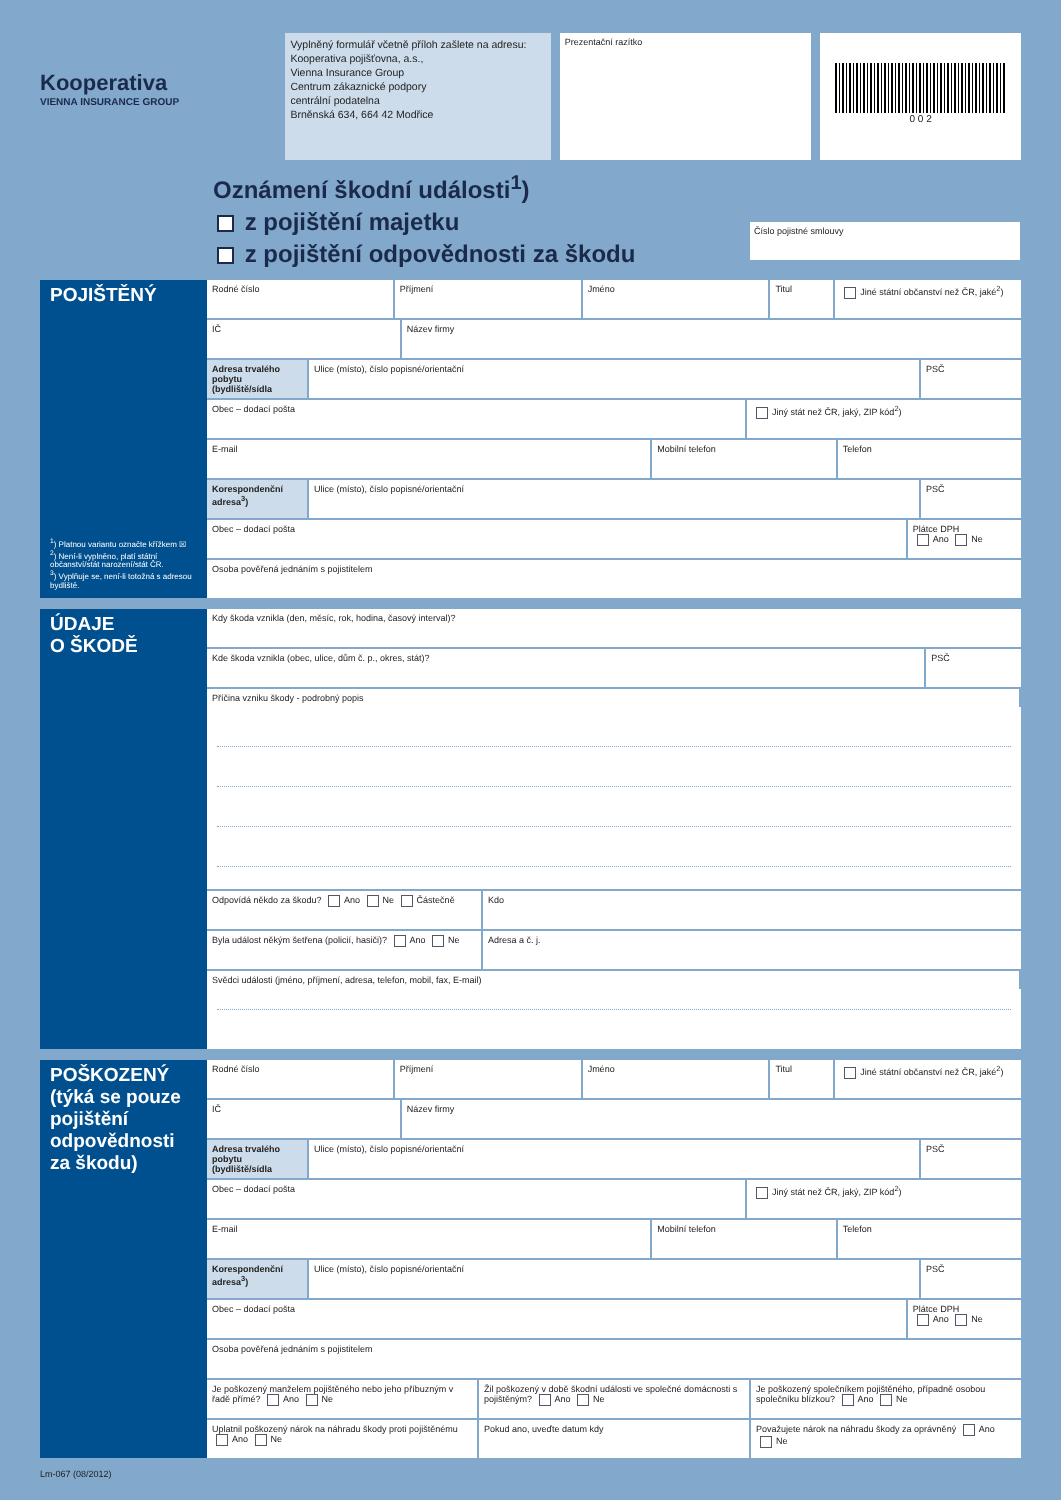Kooperativa
VIENNA INSURANCE GROUP
Vyplněný formulář včetně příloh zašlete na adresu:
Kooperativa pojišťovna, a.s.,
Vienna Insurance Group
Centrum zákaznické podpory
centrální podatelna
Brněnská 634, 664 42 Modřice
Prezentační razítko
0 0 2
Oznámení škodní události<sup>1</sup>)
z pojištění majetku
z pojištění odpovědnosti za škodu
Číslo pojistné smlouvy
POJIŠTĚNÝ
<sup>1</sup>) Platnou variantu označte křížkem ☒
<sup>2</sup>) Není-li vyplněno, platí státní občanství/stát narození/stát ČR.
<sup>3</sup>) Vyplňuje se, není-li totožná s adresou bydliště.
Rodné číslo Příjmení Jméno Titul Jiné státní občanství než ČR, jaké<sup>2</sup>)
IČ Název firmy
Adresa trvalého pobytu (bydliště/sídla
Ulice (místo), číslo popisné/orientační
PSČ
Obec – dodací pošta Jiný stát než ČR, jaký, ZIP kód<sup>2</sup>)
E-mail Mobilní telefon Telefon
Korespondenční adresa<sup>3</sup>) Ulice (místo), číslo popisné/orientační
PSČ
Obec – dodací pošta Plátce DPH
Ano Ne
Osoba pověřená jednáním s pojistitelem
ÚDAJE
O ŠKODĚ
Kdy škoda vznikla (den, měsíc, rok, hodina, časový interval)?
Kde škoda vznikla (obec, ulice, dům č. p., okres, stát)?
PSČ
Příčina vzniku škody - podrobný popis
Odpovídá někdo za škodu? Ano Ne Částečně
Kdo
Byla událost někým šetřena (policií, hasiči)? Ano Ne
Adresa a č. j.
Svědci události (jméno, příjmení, adresa, telefon, mobil, fax, E-mail)
POŠKOZENÝ
(týká se pouze pojištění odpovědnosti za škodu)
Rodné číslo Příjmení Jméno Titul Jiné státní občanství než ČR, jaké<sup>2</sup>)
IČ Název firmy
Adresa trvalého pobytu (bydliště/sídla
Ulice (místo), číslo popisné/orientační
PSČ
Obec – dodací pošta Jiný stát než ČR, jaký, ZIP kód<sup>2</sup>)
E-mail Mobilní telefon Telefon
Korespondenční adresa<sup>3</sup>) Ulice (místo), číslo popisné/orientační
PSČ
Obec – dodací pošta Plátce DPH
Ano Ne
Osoba pověřená jednáním s pojistitelem
Je poškozený manželem pojištěného nebo jeho příbuzným v řadě přímé? Ano Ne
Žil poškozený v době škodní události ve společné domácnosti s pojištěným? Ano Ne
Je poškozený společníkem pojištěného, případně osobou společníku blízkou? Ano Ne
Uplatnil poškozený nárok na náhradu škody proti pojištěnému Ano Ne
Pokud ano, uveďte datum kdy Považujete nárok na náhradu škody za oprávněný Ano Ne
Lm-067 (08/2012)